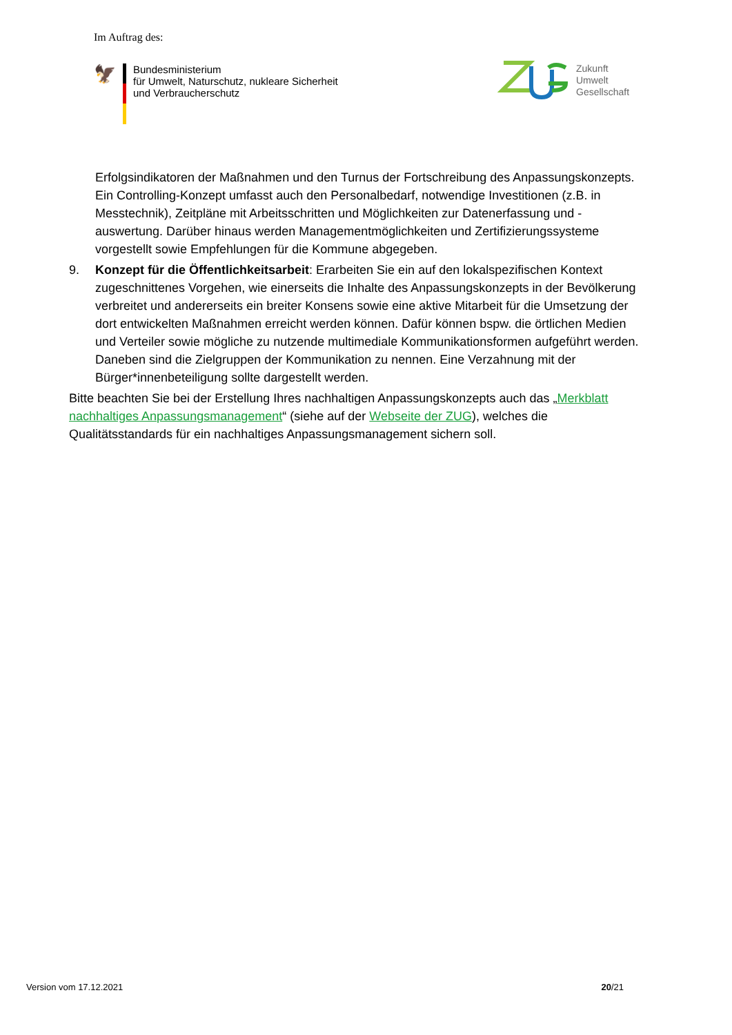Im Auftrag des:
🦅
Bundesministerium
für Umwelt, Naturschutz, nukleare Sicherheit
und Verbraucherschutz
Zukunft
Umwelt
Gesellschaft
Erfolgsindikatoren der Maßnahmen und den Turnus der Fortschreibung des Anpassungskonzepts. Ein Controlling-Konzept umfasst auch den Personalbedarf, notwendige Investitionen (z.B. in Messtechnik), Zeitpläne mit Arbeitsschritten und Möglichkeiten zur Datenerfassung und -auswertung. Darüber hinaus werden Managementmöglichkeiten und Zertifizierungssysteme vorgestellt sowie Empfehlungen für die Kommune abgegeben.
9. Konzept für die Öffentlichkeitsarbeit: Erarbeiten Sie ein auf den lokalspezifischen Kontext zugeschnittenes Vorgehen, wie einerseits die Inhalte des Anpassungskonzepts in der Bevölkerung verbreitet und andererseits ein breiter Konsens sowie eine aktive Mitarbeit für die Umsetzung der dort entwickelten Maßnahmen erreicht werden können. Dafür können bspw. die örtlichen Medien und Verteiler sowie mögliche zu nutzende multimediale Kommunikationsformen aufgeführt werden. Daneben sind die Zielgruppen der Kommunikation zu nennen. Eine Verzahnung mit der Bürger*innenbeteiligung sollte dargestellt werden.
Bitte beachten Sie bei der Erstellung Ihres nachhaltigen Anpassungskonzepts auch das „Merkblatt nachhaltiges Anpassungsmanagement“ (siehe auf der Webseite der ZUG), welches die Qualitätsstandards für ein nachhaltiges Anpassungsmanagement sichern soll.
Version vom 17.12.2021 20/21